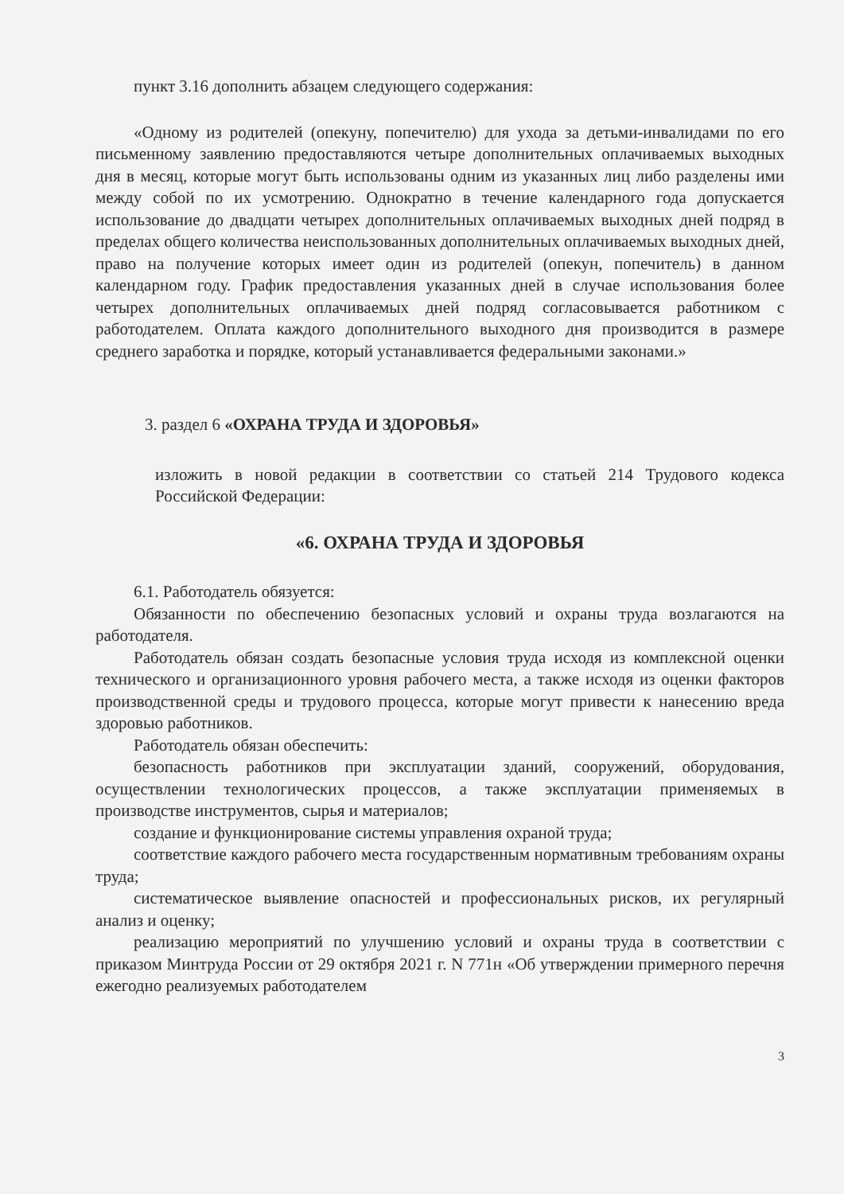пункт 3.16 дополнить абзацем следующего содержания:
«Одному из родителей (опекуну, попечителю) для ухода за детьми-инвалидами по его письменному заявлению предоставляются четыре дополнительных оплачиваемых выходных дня в месяц, которые могут быть использованы одним из указанных лиц либо разделены ими между собой по их усмотрению. Однократно в течение календарного года допускается использование до двадцати четырех дополнительных оплачиваемых выходных дней подряд в пределах общего количества неиспользованных дополнительных оплачиваемых выходных дней, право на получение которых имеет один из родителей (опекун, попечитель) в данном календарном году. График предоставления указанных дней в случае использования более четырех дополнительных оплачиваемых дней подряд согласовывается работником с работодателем. Оплата каждого дополнительного выходного дня производится в размере среднего заработка и порядке, который устанавливается федеральными законами.»
3. раздел 6 «ОХРАНА ТРУДА И ЗДОРОВЬЯ»
изложить в новой редакции в соответствии со статьей 214 Трудового кодекса Российской Федерации:
«6. ОХРАНА ТРУДА И ЗДОРОВЬЯ
6.1. Работодатель обязуется:
Обязанности по обеспечению безопасных условий и охраны труда возлагаются на работодателя.
Работодатель обязан создать безопасные условия труда исходя из комплексной оценки технического и организационного уровня рабочего места, а также исходя из оценки факторов производственной среды и трудового процесса, которые могут привести к нанесению вреда здоровью работников.
Работодатель обязан обеспечить:
безопасность работников при эксплуатации зданий, сооружений, оборудования, осуществлении технологических процессов, а также эксплуатации применяемых в производстве инструментов, сырья и материалов;
создание и функционирование системы управления охраной труда;
соответствие каждого рабочего места государственным нормативным требованиям охраны труда;
систематическое выявление опасностей и профессиональных рисков, их регулярный анализ и оценку;
реализацию мероприятий по улучшению условий и охраны труда в соответствии с приказом Минтруда России от 29 октября 2021 г. N 771н «Об утверждении примерного перечня ежегодно реализуемых работодателем
3